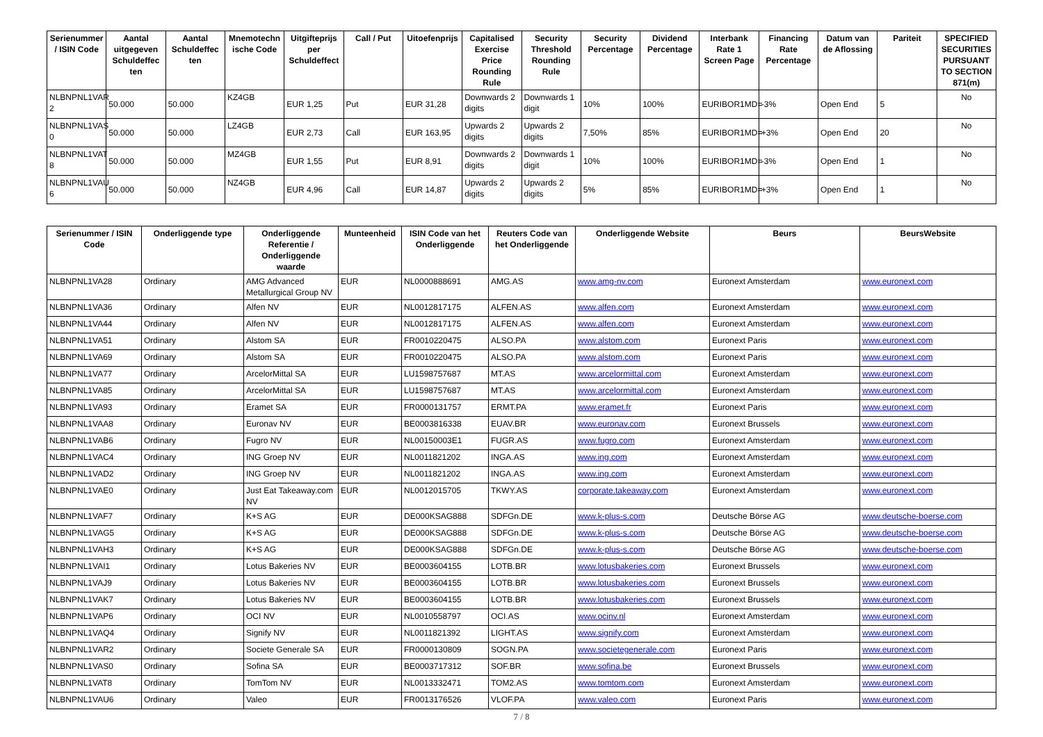| Serienummer / ISIN Code | Aantal uitgegeven Schuldeffec ten | Aantal Schuldeffec ten | Mnemotechn ische Code | Uitgifteprijs per Schuldeffect | Call / Put | Uitoefenprijs | Capitalised Exercise Price Rounding Rule | Security Threshold Rounding Rule | Security Percentage | Dividend Percentage | Interbank Rate 1 Screen Page | Financing Rate Percentage | Datum van de Aflossing | Pariteit | SPECIFIED SECURITIES PURSUANT TO SECTION 871(m) |
| --- | --- | --- | --- | --- | --- | --- | --- | --- | --- | --- | --- | --- | --- | --- | --- |
| NLBNPNL1VAR 2 | 50.000 | 50.000 | KZ4GB | EUR 1,25 | Put | EUR 31,28 | Downwards 2 digits | Downwards 1 digit | 10% | 100% | EURIBOR1MD= | -3% | Open End | 5 | No |
| NLBNPNL1VAS 0 | 50.000 | 50.000 | LZ4GB | EUR 2,73 | Call | EUR 163,95 | Upwards 2 digits | Upwards 2 digits | 7,50% | 85% | EURIBOR1MD= | +3% | Open End | 20 | No |
| NLBNPNL1VAT 8 | 50.000 | 50.000 | MZ4GB | EUR 1,55 | Put | EUR 8,91 | Downwards 2 digits | Downwards 1 digit | 10% | 100% | EURIBOR1MD= | -3% | Open End | 1 | No |
| NLBNPNL1VAU 6 | 50.000 | 50.000 | NZ4GB | EUR 4,96 | Call | EUR 14,87 | Upwards 2 digits | Upwards 2 digits | 5% | 85% | EURIBOR1MD= | +3% | Open End | 1 | No |
| Serienummer / ISIN Code | Onderliggende type | Onderliggende Referentie / Onderliggende waarde | Munteenheid | ISIN Code van het Onderliggende | Reuters Code van het Onderliggende | Onderliggende Website | Beurs | BeursWebsite |
| --- | --- | --- | --- | --- | --- | --- | --- | --- |
| NLBNPNL1VA28 | Ordinary | AMG Advanced Metallurgical Group NV | EUR | NL0000888691 | AMG.AS | www.amg-nv.com | Euronext Amsterdam | www.euronext.com |
| NLBNPNL1VA36 | Ordinary | Alfen NV | EUR | NL0012817175 | ALFEN.AS | www.alfen.com | Euronext Amsterdam | www.euronext.com |
| NLBNPNL1VA44 | Ordinary | Alfen NV | EUR | NL0012817175 | ALFEN.AS | www.alfen.com | Euronext Amsterdam | www.euronext.com |
| NLBNPNL1VA51 | Ordinary | Alstom SA | EUR | FR0010220475 | ALSO.PA | www.alstom.com | Euronext Paris | www.euronext.com |
| NLBNPNL1VA69 | Ordinary | Alstom SA | EUR | FR0010220475 | ALSO.PA | www.alstom.com | Euronext Paris | www.euronext.com |
| NLBNPNL1VA77 | Ordinary | ArcelorMittal SA | EUR | LU1598757687 | MT.AS | www.arcelormittal.com | Euronext Amsterdam | www.euronext.com |
| NLBNPNL1VA85 | Ordinary | ArcelorMittal SA | EUR | LU1598757687 | MT.AS | www.arcelormittal.com | Euronext Amsterdam | www.euronext.com |
| NLBNPNL1VA93 | Ordinary | Eramet SA | EUR | FR0000131757 | ERMT.PA | www.eramet.fr | Euronext Paris | www.euronext.com |
| NLBNPNL1VAA8 | Ordinary | Euronav NV | EUR | BE0003816338 | EUAV.BR | www.euronav.com | Euronext Brussels | www.euronext.com |
| NLBNPNL1VAB6 | Ordinary | Fugro NV | EUR | NL00150003E1 | FUGR.AS | www.fugro.com | Euronext Amsterdam | www.euronext.com |
| NLBNPNL1VAC4 | Ordinary | ING Groep NV | EUR | NL0011821202 | INGA.AS | www.ing.com | Euronext Amsterdam | www.euronext.com |
| NLBNPNL1VAD2 | Ordinary | ING Groep NV | EUR | NL0011821202 | INGA.AS | www.ing.com | Euronext Amsterdam | www.euronext.com |
| NLBNPNL1VAE0 | Ordinary | Just Eat Takeaway.com NV | EUR | NL0012015705 | TKWY.AS | corporate.takeaway.com | Euronext Amsterdam | www.euronext.com |
| NLBNPNL1VAF7 | Ordinary | K+S AG | EUR | DE000KSAG888 | SDFGn.DE | www.k-plus-s.com | Deutsche Börse AG | www.deutsche-boerse.com |
| NLBNPNL1VAG5 | Ordinary | K+S AG | EUR | DE000KSAG888 | SDFGn.DE | www.k-plus-s.com | Deutsche Börse AG | www.deutsche-boerse.com |
| NLBNPNL1VAH3 | Ordinary | K+S AG | EUR | DE000KSAG888 | SDFGn.DE | www.k-plus-s.com | Deutsche Börse AG | www.deutsche-boerse.com |
| NLBNPNL1VAI1 | Ordinary | Lotus Bakeries NV | EUR | BE0003604155 | LOTB.BR | www.lotusbakeries.com | Euronext Brussels | www.euronext.com |
| NLBNPNL1VAJ9 | Ordinary | Lotus Bakeries NV | EUR | BE0003604155 | LOTB.BR | www.lotusbakeries.com | Euronext Brussels | www.euronext.com |
| NLBNPNL1VAK7 | Ordinary | Lotus Bakeries NV | EUR | BE0003604155 | LOTB.BR | www.lotusbakeries.com | Euronext Brussels | www.euronext.com |
| NLBNPNL1VAP6 | Ordinary | OCI NV | EUR | NL0010558797 | OCI.AS | www.ocinv.nl | Euronext Amsterdam | www.euronext.com |
| NLBNPNL1VAQ4 | Ordinary | Signify NV | EUR | NL0011821392 | LIGHT.AS | www.signify.com | Euronext Amsterdam | www.euronext.com |
| NLBNPNL1VAR2 | Ordinary | Societe Generale SA | EUR | FR0000130809 | SOGN.PA | www.societegenerale.com | Euronext Paris | www.euronext.com |
| NLBNPNL1VAS0 | Ordinary | Sofina SA | EUR | BE0003717312 | SOF.BR | www.sofina.be | Euronext Brussels | www.euronext.com |
| NLBNPNL1VAT8 | Ordinary | TomTom NV | EUR | NL0013332471 | TOM2.AS | www.tomtom.com | Euronext Amsterdam | www.euronext.com |
| NLBNPNL1VAU6 | Ordinary | Valeo | EUR | FR0013176526 | VLOF.PA | www.valeo.com | Euronext Paris | www.euronext.com |
7 / 8